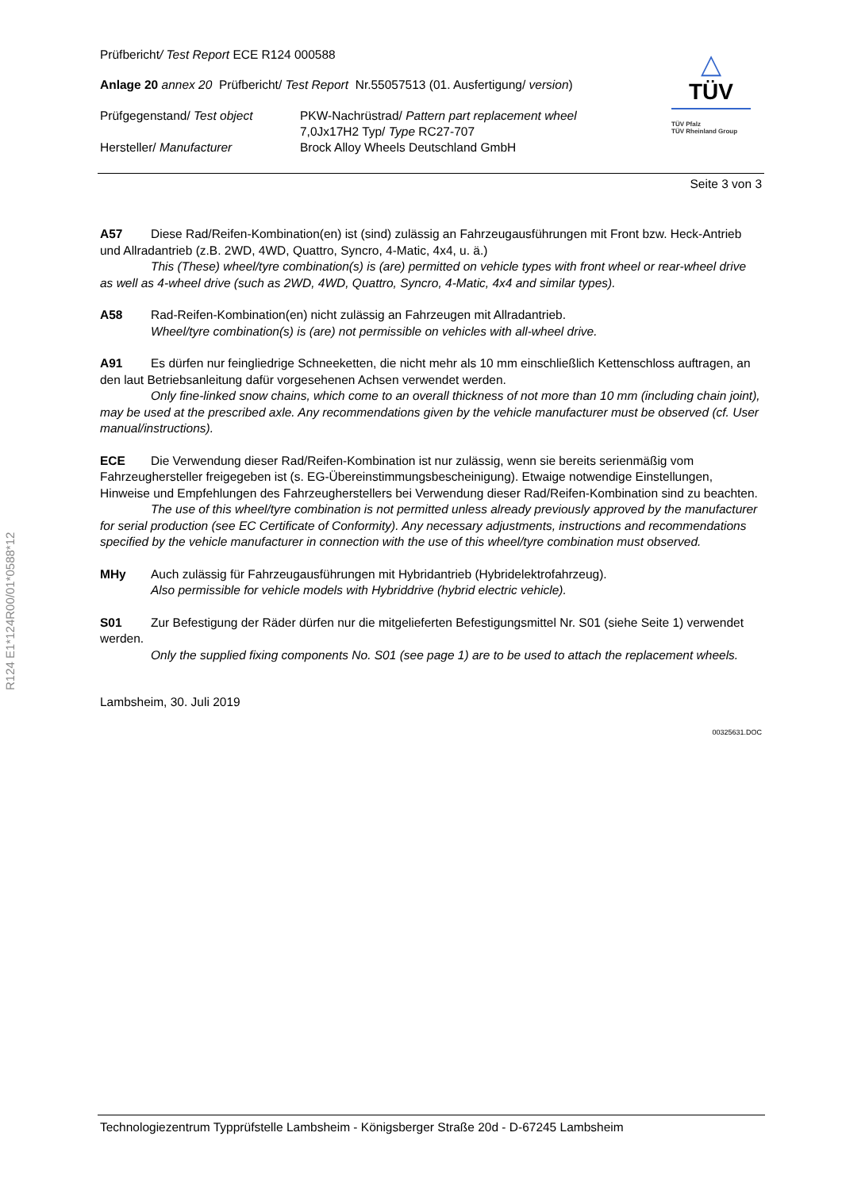R124 E1*124R00/01*0588*12
△
TÜV
TÜV Pfalz
TÜV Rheinland Group
Prüfbericht/ Test Report ECE R124 000588
Anlage 20 annex 20 Prüfbericht/ Test Report Nr.55057513 (01. Ausfertigung/ version)
Prüfgegenstand/ Test object PKW-Nachrüstrad/ Pattern part replacement wheel
7,0Jx17H2 Typ/ Type RC27-707
Hersteller/ Manufacturer Brock Alloy Wheels Deutschland GmbH
Seite 3 von 3
A57 Diese Rad/Reifen-Kombination(en) ist (sind) zulässig an Fahrzeugausführungen mit Front bzw. Heck-Antrieb und Allradantrieb (z.B. 2WD, 4WD, Quattro, Syncro, 4-Matic, 4x4, u. ä.)
This (These) wheel/tyre combination(s) is (are) permitted on vehicle types with front wheel or rear-wheel drive as well as 4-wheel drive (such as 2WD, 4WD, Quattro, Syncro, 4-Matic, 4x4 and similar types).
A58 Rad-Reifen-Kombination(en) nicht zulässig an Fahrzeugen mit Allradantrieb.
Wheel/tyre combination(s) is (are) not permissible on vehicles with all-wheel drive.
A91 Es dürfen nur feingliedrige Schneeketten, die nicht mehr als 10 mm einschließlich Kettenschloss auftragen, an den laut Betriebsanleitung dafür vorgesehenen Achsen verwendet werden.
Only fine-linked snow chains, which come to an overall thickness of not more than 10 mm (including chain joint), may be used at the prescribed axle. Any recommendations given by the vehicle manufacturer must be observed (cf. User manual/instructions).
ECE Die Verwendung dieser Rad/Reifen-Kombination ist nur zulässig, wenn sie bereits serienmäßig vom Fahrzeughersteller freigegeben ist (s. EG-Übereinstimmungsbescheinigung). Etwaige notwendige Einstellungen, Hinweise und Empfehlungen des Fahrzeugherstellers bei Verwendung dieser Rad/Reifen-Kombination sind zu beachten.
The use of this wheel/tyre combination is not permitted unless already previously approved by the manufacturer for serial production (see EC Certificate of Conformity). Any necessary adjustments, instructions and recommendations specified by the vehicle manufacturer in connection with the use of this wheel/tyre combination must observed.
MHy Auch zulässig für Fahrzeugausführungen mit Hybridantrieb (Hybridelektrofahrzeug).
Also permissible for vehicle models with Hybriddrive (hybrid electric vehicle).
S01 Zur Befestigung der Räder dürfen nur die mitgelieferten Befestigungsmittel Nr. S01 (siehe Seite 1) verwendet werden.
Only the supplied fixing components No. S01 (see page 1) are to be used to attach the replacement wheels.
Lambsheim, 30. Juli 2019
00325631.DOC
Technologiezentrum Typprüfstelle Lambsheim - Königsberger Straße 20d - D-67245 Lambsheim